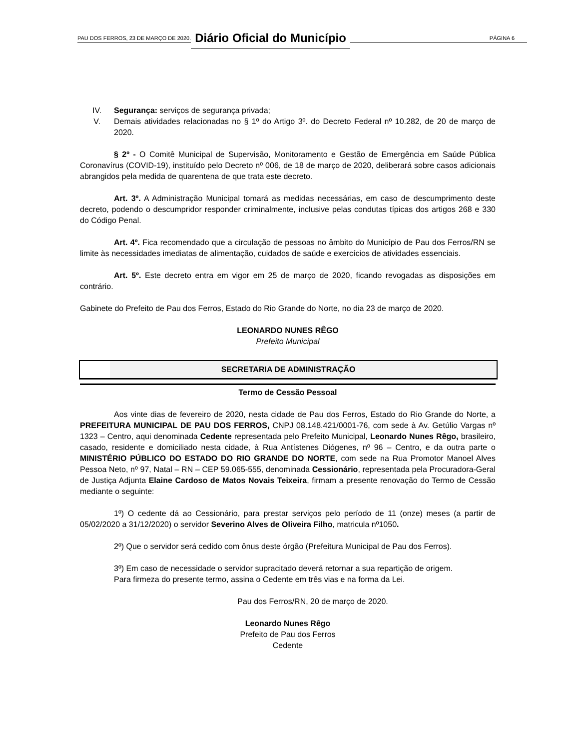PAU DOS FERROS, 23 DE MARÇO DE 2020. Diário Oficial do Município PÁGINA 6
IV. Segurança: serviços de segurança privada;
V. Demais atividades relacionadas no § 1º do Artigo 3º. do Decreto Federal nº 10.282, de 20 de março de 2020.
§ 2º - O Comitê Municipal de Supervisão, Monitoramento e Gestão de Emergência em Saúde Pública Coronavírus (COVID-19), instituído pelo Decreto nº 006, de 18 de março de 2020, deliberará sobre casos adicionais abrangidos pela medida de quarentena de que trata este decreto.
Art. 3º. A Administração Municipal tomará as medidas necessárias, em caso de descumprimento deste decreto, podendo o descumpridor responder criminalmente, inclusive pelas condutas típicas dos artigos 268 e 330 do Código Penal.
Art. 4º. Fica recomendado que a circulação de pessoas no âmbito do Município de Pau dos Ferros/RN se limite às necessidades imediatas de alimentação, cuidados de saúde e exercícios de atividades essenciais.
Art. 5º. Este decreto entra em vigor em 25 de março de 2020, ficando revogadas as disposições em contrário.
Gabinete do Prefeito de Pau dos Ferros, Estado do Rio Grande do Norte, no dia 23 de março de 2020.
LEONARDO NUNES RÊGO
Prefeito Municipal
SECRETARIA DE ADMINISTRAÇÃO
Termo de Cessão Pessoal
Aos vinte dias de fevereiro de 2020, nesta cidade de Pau dos Ferros, Estado do Rio Grande do Norte, a PREFEITURA MUNICIPAL DE PAU DOS FERROS, CNPJ 08.148.421/0001-76, com sede à Av. Getúlio Vargas nº 1323 – Centro, aqui denominada Cedente representada pelo Prefeito Municipal, Leonardo Nunes Rêgo, brasileiro, casado, residente e domiciliado nesta cidade, à Rua Antístenes Diógenes, nº 96 – Centro, e da outra parte o MINISTÉRIO PÚBLICO DO ESTADO DO RIO GRANDE DO NORTE, com sede na Rua Promotor Manoel Alves Pessoa Neto, nº 97, Natal – RN – CEP 59.065-555, denominada Cessionário, representada pela Procuradora-Geral de Justiça Adjunta Elaine Cardoso de Matos Novais Teixeira, firmam a presente renovação do Termo de Cessão mediante o seguinte:
1º) O cedente dá ao Cessionário, para prestar serviços pelo período de 11 (onze) meses (a partir de 05/02/2020 a 31/12/2020) o servidor Severino Alves de Oliveira Filho, matricula nº1050.
2º) Que o servidor será cedido com ônus deste órgão (Prefeitura Municipal de Pau dos Ferros).
3º) Em caso de necessidade o servidor supracitado deverá retornar a sua repartição de origem.
Para firmeza do presente termo, assina o Cedente em três vias e na forma da Lei.
Pau dos Ferros/RN, 20 de março de 2020.
Leonardo Nunes Rêgo
Prefeito de Pau dos Ferros
Cedente